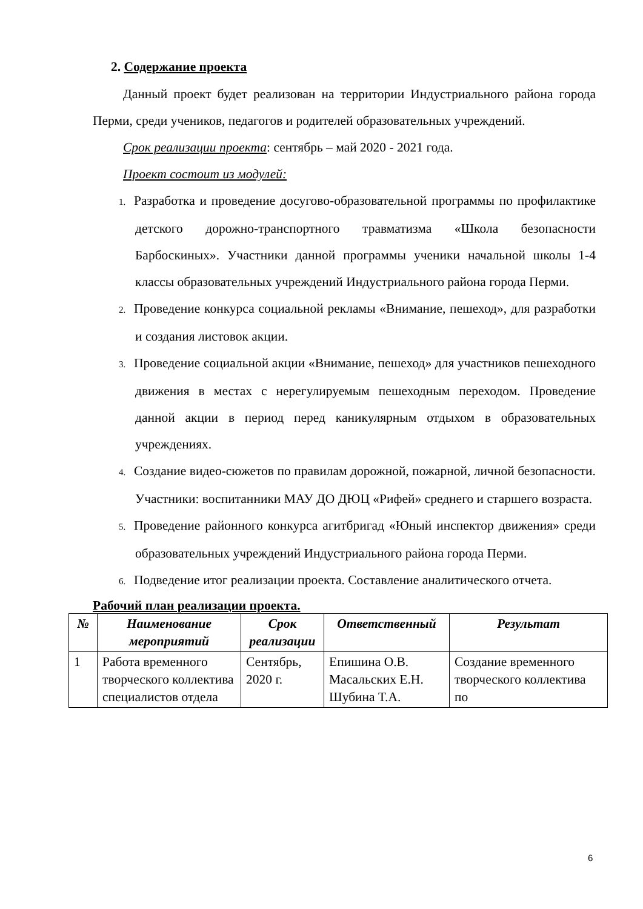2. Содержание проекта
Данный проект будет реализован на территории Индустриального района города Перми, среди учеников, педагогов и родителей образовательных учреждений.
Срок реализации проекта: сентябрь – май 2020 - 2021 года.
Проект состоит из модулей:
1. Разработка и проведение досугово-образовательной программы по профилактике детского дорожно-транспортного травматизма «Школа безопасности Барбоскиных». Участники данной программы ученики начальной школы 1-4 классы образовательных учреждений Индустриального района города Перми.
2. Проведение конкурса социальной рекламы «Внимание, пешеход», для разработки и создания листовок акции.
3. Проведение социальной акции «Внимание, пешеход» для участников пешеходного движения в местах с нерегулируемым пешеходным переходом. Проведение данной акции в период перед каникулярным отдыхом в образовательных учреждениях.
4. Создание видео-сюжетов по правилам дорожной, пожарной, личной безопасности. Участники: воспитанники МАУ ДО ДЮЦ «Рифей» среднего и старшего возраста.
5. Проведение районного конкурса агитбригад «Юный инспектор движения» среди образовательных учреждений Индустриального района города Перми.
6. Подведение итог реализации проекта. Составление аналитического отчета.
Рабочий план реализации проекта.
| № | Наименование мероприятий | Срок реализации | Ответственный | Результат |
| --- | --- | --- | --- | --- |
| 1 | Работа временного творческого коллектива специалистов отдела | Сентябрь, 2020 г. | Епишина О.В. Масальских Е.Н. Шубина Т.А. | Создание временного творческого коллектива по |
6